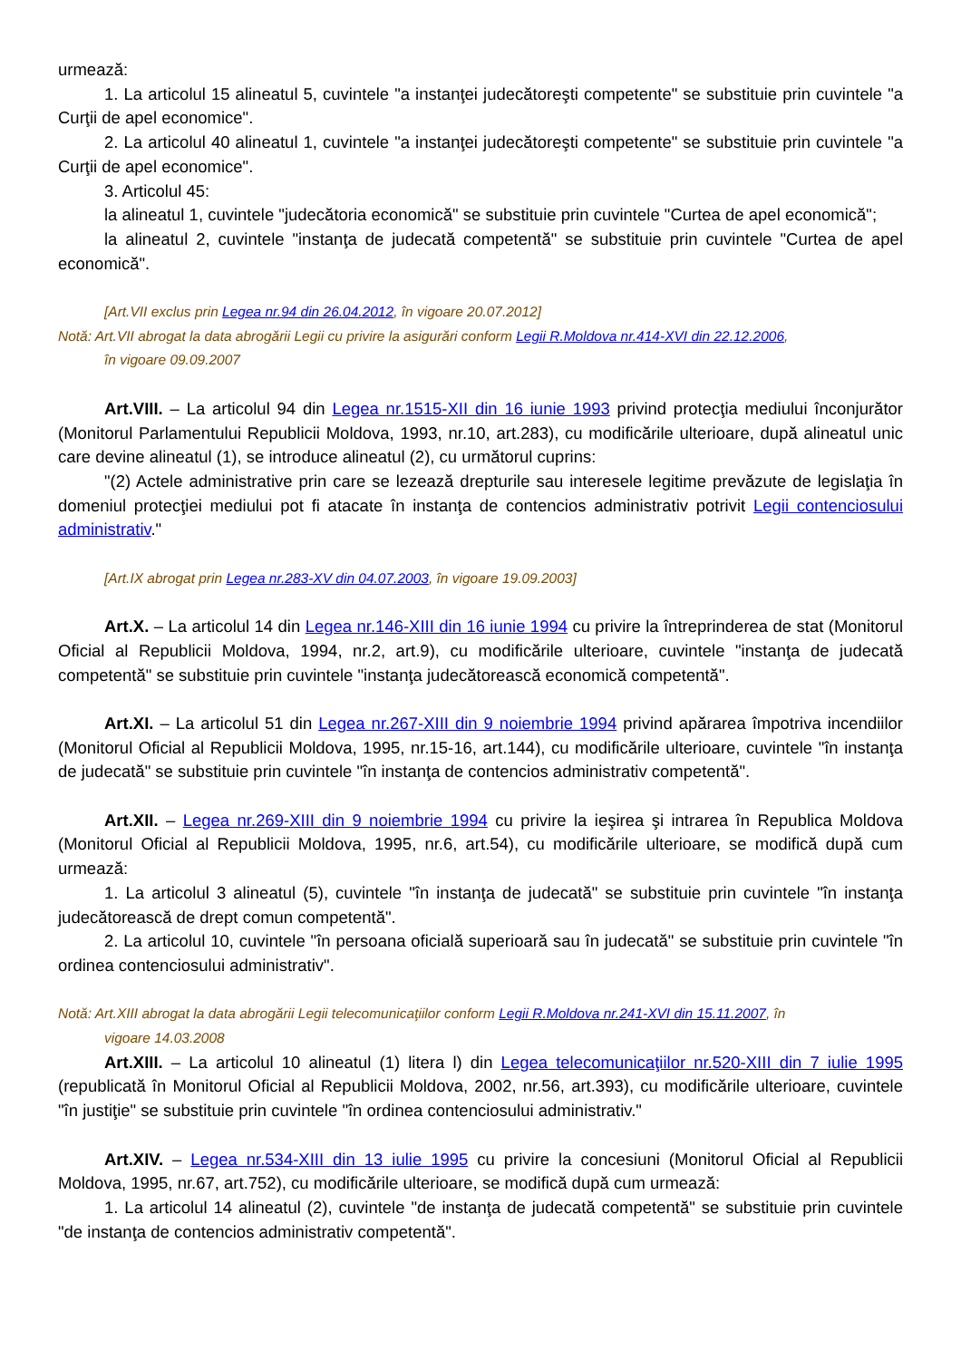urmează:
1. La articolul 15 alineatul 5, cuvintele "a instanţei judecătoreşti competente" se substituie prin cuvintele "a Curţii de apel economice".
2. La articolul 40 alineatul 1, cuvintele "a instanţei judecătoreşti competente" se substituie prin cuvintele "a Curţii de apel economice".
3. Articolul 45:
la alineatul 1, cuvintele "judecătoria economică" se substituie prin cuvintele "Curtea de apel economică";
la alineatul 2, cuvintele "instanţa de judecată competentă" se substituie prin cuvintele "Curtea de apel economică".
[Art.VII exclus prin Legea nr.94 din 26.04.2012, în vigoare 20.07.2012]
Notă: Art.VII abrogat la data abrogării Legii cu privire la asigurări conform Legii R.Moldova nr.414-XVI din 22.12.2006,
în vigoare 09.09.2007
Art.VIII. – La articolul 94 din Legea nr.1515-XII din 16 iunie 1993 privind protecţia mediului înconjurător (Monitorul Parlamentului Republicii Moldova, 1993, nr.10, art.283), cu modificările ulterioare, după alineatul unic care devine alineatul (1), se introduce alineatul (2), cu următorul cuprins:
"(2) Actele administrative prin care se lezează drepturile sau interesele legitime prevăzute de legislaţia în domeniul protecţiei mediului pot fi atacate în instanţa de contencios administrativ potrivit Legii contenciosului administrativ."
[Art.IX abrogat prin Legea nr.283-XV din 04.07.2003, în vigoare 19.09.2003]
Art.X. – La articolul 14 din Legea nr.146-XIII din 16 iunie 1994 cu privire la întreprinderea de stat (Monitorul Oficial al Republicii Moldova, 1994, nr.2, art.9), cu modificările ulterioare, cuvintele "instanţa de judecată competentă" se substituie prin cuvintele "instanţa judecătorească economică competentă".
Art.XI. – La articolul 51 din Legea nr.267-XIII din 9 noiembrie 1994 privind apărarea împotriva incendiilor (Monitorul Oficial al Republicii Moldova, 1995, nr.15-16, art.144), cu modificările ulterioare, cuvintele "în instanţa de judecată" se substituie prin cuvintele "în instanţa de contencios administrativ competentă".
Art.XII. – Legea nr.269-XIII din 9 noiembrie 1994 cu privire la ieşirea şi intrarea în Republica Moldova (Monitorul Oficial al Republicii Moldova, 1995, nr.6, art.54), cu modificările ulterioare, se modifică după cum urmează:
1. La articolul 3 alineatul (5), cuvintele "în instanţa de judecată" se substituie prin cuvintele "în instanţa judecătorească de drept comun competentă".
2. La articolul 10, cuvintele "în persoana oficială superioară sau în judecată" se substituie prin cuvintele "în ordinea contenciosului administrativ".
Notă: Art.XIII abrogat la data abrogării Legii telecomunicaţiilor conform Legii R.Moldova nr.241-XVI din 15.11.2007, în
vigoare 14.03.2008
Art.XIII. – La articolul 10 alineatul (1) litera l) din Legea telecomunicaţiilor nr.520-XIII din 7 iulie 1995 (republicată în Monitorul Oficial al Republicii Moldova, 2002, nr.56, art.393), cu modificările ulterioare, cuvintele "în justiţie" se substituie prin cuvintele "în ordinea contenciosului administrativ."
Art.XIV. – Legea nr.534-XIII din 13 iulie 1995 cu privire la concesiuni (Monitorul Oficial al Republicii Moldova, 1995, nr.67, art.752), cu modificările ulterioare, se modifică după cum urmează:
1. La articolul 14 alineatul (2), cuvintele "de instanţa de judecată competentă" se substituie prin cuvintele "de instanţa de contencios administrativ competentă".